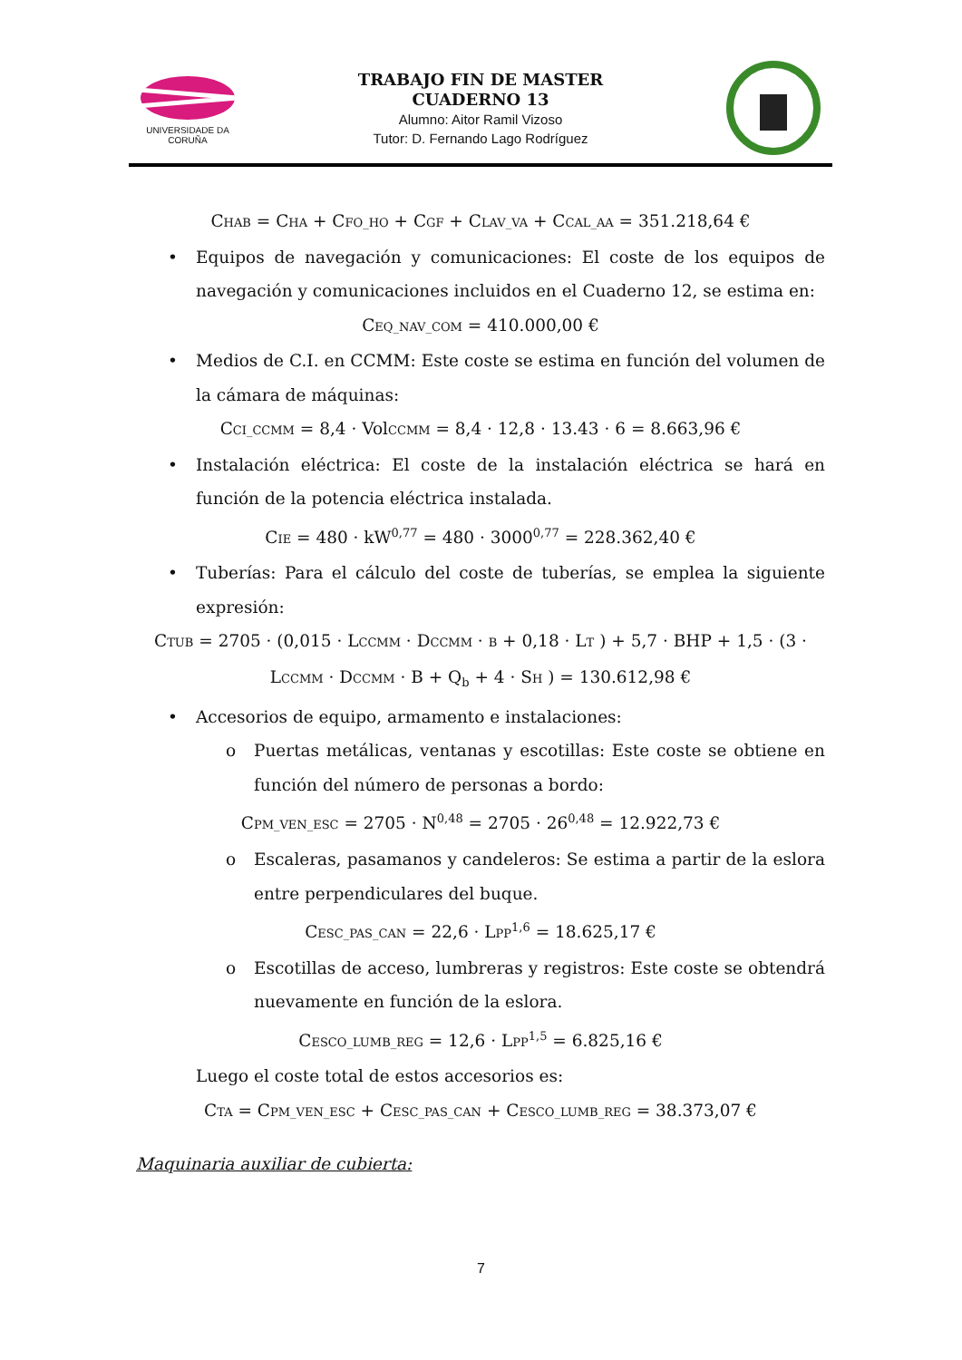UNIVERSIDADE DA CORUÑA
TRABAJO FIN DE MASTER
CUADERNO 13
Alumno: Aitor Ramil Vizoso
Tutor: D. Fernando Lago Rodríguez
CHAB = CHA + CFO_HO + CGF + CLAV_VA + CCAL_AA = 351.218,64 €
• Equipos de navegación y comunicaciones: El coste de los equipos de navegación y comunicaciones incluidos en el Cuaderno 12, se estima en:
CEQ_NAV_COM = 410.000,00 €
• Medios de C.I. en CCMM: Este coste se estima en función del volumen de la cámara de máquinas:
CCI_CCMM = 8,4 · VolCCMM = 8,4 · 12,8 · 13.43 · 6 = 8.663,96 €
• Instalación eléctrica: El coste de la instalación eléctrica se hará en función de la potencia eléctrica instalada.
CIE = 480 · kW<sup>0,77</sup> = 480 · 3000<sup>0,77</sup> = 228.362,40 €
• Tuberías: Para el cálculo del coste de tuberías, se emplea la siguiente expresión:
CTUB = 2705 · (0,015 · LCCMM · DCCMM · B + 0,18 · LT ) + 5,7 · BHP + 1,5 · (3 ·
LCCMM · DCCMM · B + Q<sub>b</sub> + 4 · SH ) = 130.612,98 €
• Accesorios de equipo, armamento e instalaciones:
o Puertas metálicas, ventanas y escotillas: Este coste se obtiene en función del número de personas a bordo:
CPM_VEN_ESC = 2705 · N<sup>0,48</sup> = 2705 · 26<sup>0,48</sup> = 12.922,73 €
o Escaleras, pasamanos y candeleros: Se estima a partir de la eslora entre perpendiculares del buque.
CESC_PAS_CAN = 22,6 · LPP<sup>1,6</sup> = 18.625,17 €
o Escotillas de acceso, lumbreras y registros: Este coste se obtendrá nuevamente en función de la eslora.
CESCO_LUMB_REG = 12,6 · LPP<sup>1,5</sup> = 6.825,16 €
Luego el coste total de estos accesorios es:
CTA = CPM_VEN_ESC + CESC_PAS_CAN + CESCO_LUMB_REG = 38.373,07 €
Maquinaria auxiliar de cubierta:
7